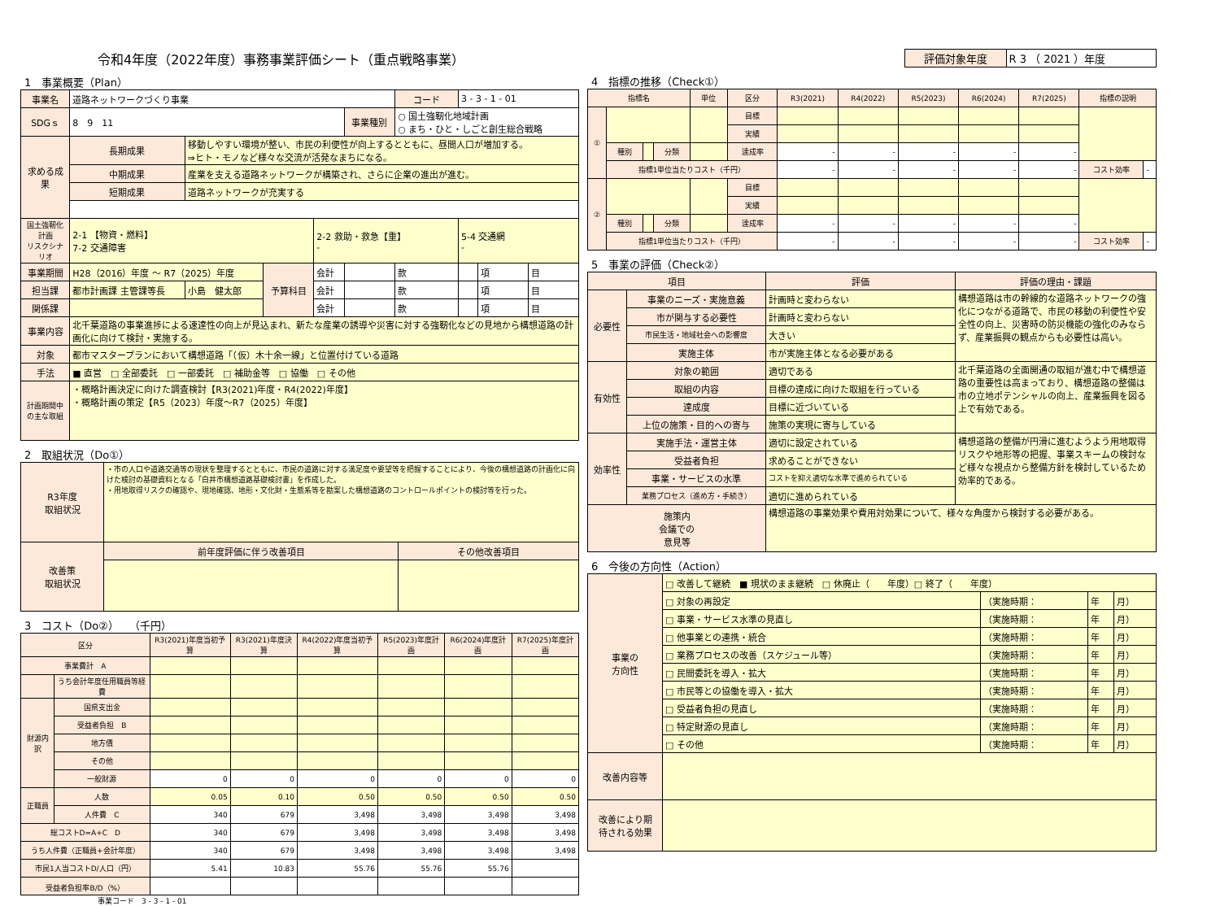令和4年度（2022年度）事務事業評価シート（重点戦略事業）
1　事業概要（Plan）
| 事業名 | 道路ネットワークづくり事業 | | | | | コード | 3 - 3 - 1 - 01 | | |
| SDGｓ | 8 9 11 | | | | 事業種別 | ○ 国土強靭化地域計画 ○ まち・ひと・しごと創生総合戦略 | | | |
| 求める成果 | 長期成果 | 移動しやすい環境が整い、市民の利便性が向上するとともに、昼間人口が増加する。 ⇒ヒト・モノなど様々な交流が活発なまちになる。 | | | | | | | |
| | 中期成果 | 産業を支える道路ネットワークが構築され、さらに企業の進出が進む。 | | | | | | | |
| | 短期成果 | 道路ネットワークが充実する | | | | | | | |
| 国土強靭化計画 リスクシナリオ | 2-1 【物資・燃料】 7-2 交通障害 | | | 2-2 救助・救急【重】 - | | | 5-4 交通網 - | | |
| 事業期間 | H28（2016）年度 ～ R7（2025）年度 | | 予算科目 | 会計 | | 款 | | 項 | 目 |
| 担当課 | 都市計画課 主管課等長 | 小島 健太郎 | | 会計 | | 款 | | 項 | 目 |
| 関係課 | | | | 会計 | | 款 | | 項 | 目 |
| 事業内容 | 北千葉道路の事業進捗による速達性の向上が見込まれ、新たな産業の誘導や災害に対する強靭化などの見地から構想道路の計画化に向けて検討・実施する。 | | | | | | | | |
| 対象 | 都市マスタープランにおいて構想道路「（仮）木十余一線」と位置付けている道路 | | | | | | | | |
| 手法 | ■ 直営 □ 全部委託 □ 一部委託 □ 補助金等 □ 協働 □ その他 | | | | | | | | |
| 計画期間中 の主な取組 | ・概略計画決定に向けた調査検討【R3(2021)年度・R4(2022)年度】 ・概略計画の策定【R5（2023）年度～R7（2025）年度】 | | | | | | | | |
2　取組状況（Do①）
| R3年度 取組状況 | ・市の人口や道路交通等の現状を整理するとともに、市民の道路に対する満足度や要望等を把握することにより、今後の構想道路の計画化に向けた検討の基礎資料となる「白井市構想道路基礎検討書」を作成した。 ・用地取得リスクの確認や、現地確認、地形・文化財・生態系等を勘案した構想道路のコントロールポイントの検討等を行った。 | |
| 改善策 取組状況 | 前年度評価に伴う改善項目 | その他改善項目 |
3　コスト（Do②）　（千円）
| 区分 | | R3(2021)年度当初予算 | R3(2021)年度決算 | R4(2022)年度当初予算 | R5(2023)年度計画 | R6(2024)年度計画 | R7(2025)年度計画 |
| --- | --- | --- | --- | --- | --- | --- | --- |
| 事業費計 A | | | | | | | |
| | うち会計年度任用職員等経費 | | | | | | |
| 財源内訳 | 国県支出金 | | | | | | |
| | 受益者負担 B | | | | | | |
| | 地方債 | | | | | | |
| | その他 | | | | | | |
| | 一般財源 | 0 | 0 | 0 | 0 | 0 | 0 |
| 正職員 | 人数 | 0.05 | 0.10 | 0.50 | 0.50 | 0.50 | 0.50 |
| | 人件費 C | 340 | 679 | 3,498 | 3,498 | 3,498 | 3,498 |
| 総コストD=A+C D | | 340 | 679 | 3,498 | 3,498 | 3,498 | 3,498 |
| うち人件費（正職員+会計年度） | | 340 | 679 | 3,498 | 3,498 | 3,498 | 3,498 |
| 市民1人当コストD/人口（円） | | 5.41 | 10.83 | 55.76 | 55.76 | 55.76 | |
| 受益者負担率B/D（%） | | | | | | | |
事業コード　3 - 3 - 1 - 01
| 評価対象年度 | R 3 （ 2021 ）年度 |
4　指標の推移（Check①）
| 指標名 | | | | 単位 | 区分 | R3(2021) | R4(2022) | R5(2023) | R6(2024) | R7(2025) | 指標の説明 | |
| --- | --- | --- | --- | --- | --- | --- | --- | --- | --- | --- | --- | --- |
| ① | | | | | 目標 | | | | | | | |
| | | | | | 実績 | | | | | | | |
| | 種別 | | 分類 | | 達成率 | - | - | - | - | - | | |
| | 指標1単位当たりコスト（千円） | | | | | - | - | - | - | - | コスト効率 | - |
| ② | | | | | 目標 | | | | | | | |
| | | | | | 実績 | | | | | | | |
| | 種別 | | 分類 | | 達成率 | - | - | - | - | - | | |
| | 指標1単位当たりコスト（千円） | | | | | - | - | - | - | - | コスト効率 | - |
5　事業の評価（Check②）
| 項目 | | 評価 | 評価の理由・課題 |
| --- | --- | --- | --- |
| 必要性 | 事業のニーズ・実施意義 | 計画時と変わらない | 構想道路は市の幹線的な道路ネットワークの強化につながる道路で、市民の移動の利便性や安全性の向上、災害時の防災機能の強化のみならず、産業振興の観点からも必要性は高い。 |
| | 市が関与する必要性 | 計画時と変わらない | |
| | 市民生活・地域社会への影響度 | 大きい | |
| | 実施主体 | 市が実施主体となる必要がある | |
| 有効性 | 対象の範囲 | 適切である | 北千葉道路の全面開通の取組が進む中で構想道路の重要性は高まっており、構想道路の整備は市の立地ポテンシャルの向上、産業振興を図る上で有効である。 |
| | 取組の内容 | 目標の達成に向けた取組を行っている | |
| | 達成度 | 目標に近づいている | |
| | 上位の施策・目的への寄与 | 施策の実現に寄与している | |
| 効率性 | 実施手法・運営主体 | 適切に設定されている | 構想道路の整備が円滑に進むようよう用地取得リスクや地形等の把握、事業スキームの検討など様々な視点から整備方針を検討しているため効率的である。 |
| | 受益者負担 | 求めることができない | |
| | 事業・サービスの水準 | コストを抑え適切な水準で進められている | |
| | 業務プロセス（進め方・手続き） | 適切に進められている | |
| 施策内 会議での 意見等 | | 構想道路の事業効果や費用対効果について、様々な角度から検討する必要がある。 | |
6　今後の方向性（Action）
| 事業の 方向性 | □ 改善して継続 ■ 現状のまま継続 □ 休廃止（ 年度）□ 終了（ 年度） | | | |
| | □ 対象の再設定 | （実施時期： | 年 | 月） |
| | □ 事業・サービス水準の見直し | （実施時期： | 年 | 月） |
| | □ 他事業との連携・統合 | （実施時期： | 年 | 月） |
| | □ 業務プロセスの改善（スケジュール等） | （実施時期： | 年 | 月） |
| | □ 民間委託を導入・拡大 | （実施時期： | 年 | 月） |
| | □ 市民等との協働を導入・拡大 | （実施時期： | 年 | 月） |
| | □ 受益者負担の見直し | （実施時期： | 年 | 月） |
| | □ 特定財源の見直し | （実施時期： | 年 | 月） |
| | □ その他 | （実施時期： | 年 | 月） |
| 改善内容等 | | | | |
| 改善により期 待される効果 | | | | |